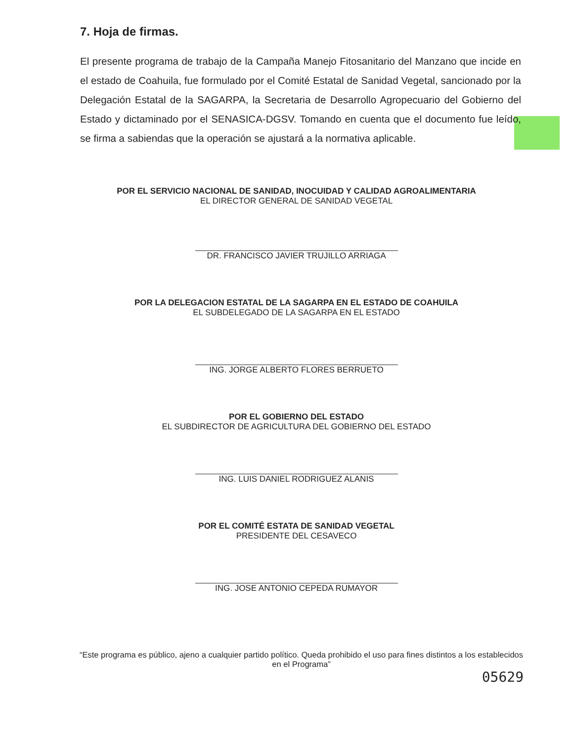7. Hoja de firmas.
El presente programa de trabajo de la Campaña Manejo Fitosanitario del Manzano que incide en el estado de Coahuila, fue formulado por el Comité Estatal de Sanidad Vegetal, sancionado por la Delegación Estatal de la SAGARPA, la Secretaria de Desarrollo Agropecuario del Gobierno del Estado y dictaminado por el SENASICA-DGSV. Tomando en cuenta que el documento fue leído, se firma a sabiendas que la operación se ajustará a la normativa aplicable.
POR EL SERVICIO NACIONAL DE SANIDAD, INOCUIDAD Y CALIDAD AGROALIMENTARIA
EL DIRECTOR GENERAL DE SANIDAD VEGETAL
DR. FRANCISCO JAVIER TRUJILLO ARRIAGA
POR LA DELEGACION ESTATAL DE LA SAGARPA EN EL ESTADO DE COAHUILA
EL SUBDELEGADO DE LA SAGARPA EN EL ESTADO
ING. JORGE ALBERTO FLORES BERRUETO
POR EL GOBIERNO DEL ESTADO
EL SUBDIRECTOR DE AGRICULTURA DEL GOBIERNO DEL ESTADO
ING. LUIS DANIEL RODRIGUEZ ALANIS
POR EL COMITÉ ESTATA DE SANIDAD VEGETAL
PRESIDENTE DEL CESAVECO
ING. JOSE ANTONIO CEPEDA RUMAYOR
“Este programa es público, ajeno a cualquier partido político. Queda prohibido el uso para fines distintos a los establecidos en el Programa”
05629